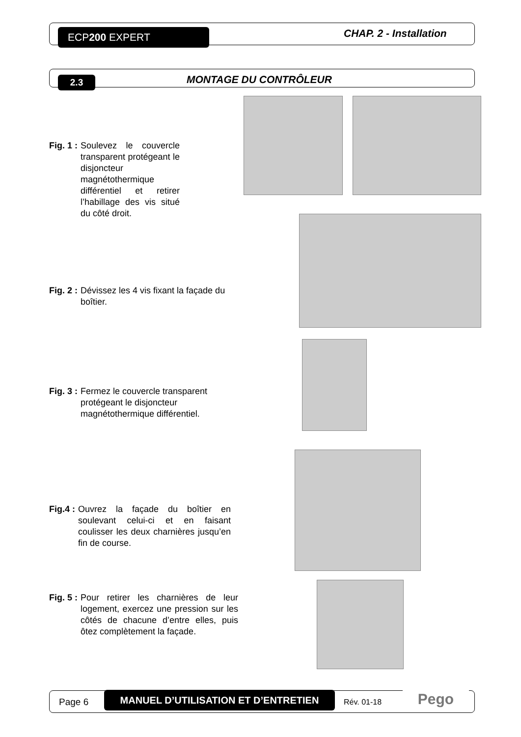ECP200 EXPERT CHAP. 2 - Installation
2.3 MONTAGE DU CONTRÔLEUR
Fig. 1 : Soulevez le couvercle transparent protégeant le disjoncteur magnétothermique différentiel et retirer l’habillage des vis situé du côté droit.
Fig. 2 : Dévissez les 4 vis fixant la façade du boîtier.
Fig. 3 : Fermez le couvercle transparent protégeant le disjoncteur magnétothermique différentiel.
Fig.4 : Ouvrez la façade du boîtier en soulevant celui-ci et en faisant coulisser les deux charnières jusqu’en fin de course.
Fig. 5 : Pour retirer les charnières de leur logement, exercez une pression sur les côtés de chacune d’entre elles, puis ôtez complètement la façade.
Page 6
MANUEL D’UTILISATION ET D’ENTRETIEN
Rév. 01-18 Pego